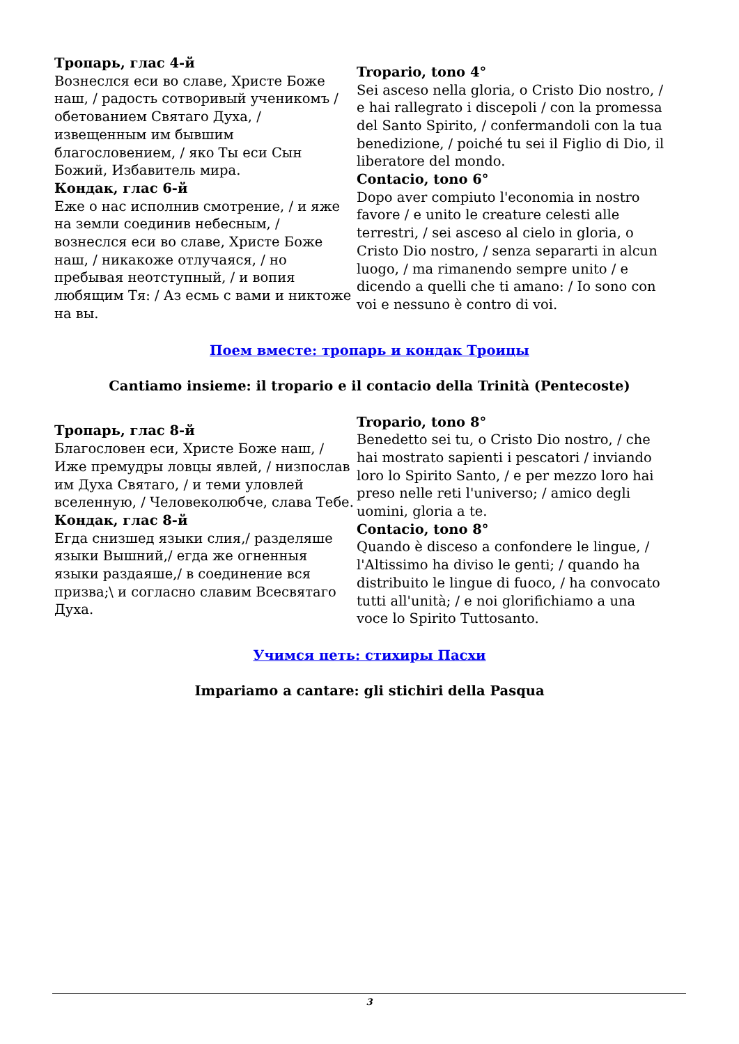| Тропарь, глас 4-й Вознеслся еси во славе, Христе Боже наш, / радость сотворивый ученикомъ / обетованием Святаго Духа, / извещенным им бывшим благословением, / яко Ты еси Сын Божий, Избавитель мира. Кондак, глас 6-й Еже о нас исполнив смотрение, / и яже на земли соединив небесным, / вознеслся еси во славе, Христе Боже наш, / никакоже отлучаяся, / но пребывая неотступный, / и вопия любящим Тя: / Аз есмь с вами и никтоже на вы. | Tropario, tono 4° Sei asceso nella gloria, o Cristo Dio nostro, / e hai rallegrato i discepoli / con la promessa del Santo Spirito, / confermandoli con la tua benedizione, / poiché tu sei il Figlio di Dio, il liberatore del mondo. Contacio, tono 6° Dopo aver compiuto l'economia in nostro favore / e unito le creature celesti alle terrestri, / sei asceso al cielo in gloria, o Cristo Dio nostro, / senza separarti in alcun luogo, / ma rimanendo sempre unito / e dicendo a quelli che ti amano: / Io sono con voi e nessuno è contro di voi. |
Поем вместе: тропарь и кондак Троицы
Cantiamo insieme: il tropario e il contacio della Trinità (Pentecoste)
| Тропарь, глас 8-й Благословен еси, Христе Боже наш, / Иже премудры ловцы явлей, / низпослав им Духа Святаго, / и теми уловлей вселенную, / Человеколюбче, слава Тебе. Кондак, глас 8-й Егда снизшед языки слия,/ разделяше языки Вышний,/ егда же огненныя языки раздаяше,/ в соединение вся призва;\ и согласно славим Всесвятаго Духа. | Tropario, tono 8° Benedetto sei tu, o Cristo Dio nostro, / che hai mostrato sapienti i pescatori / inviando loro lo Spirito Santo, / e per mezzo loro hai preso nelle reti l'universo; / amico degli uomini, gloria a te. Contacio, tono 8° Quando è disceso a confondere le lingue, / l'Altissimo ha diviso le genti; / quando ha distribuito le lingue di fuoco, / ha convocato tutti all'unità; / e noi glorifichiamo a una voce lo Spirito Tuttosanto. |
Учимся петь: стихиры Пасхи
Impariamo a cantare: gli stichiri della Pasqua
3